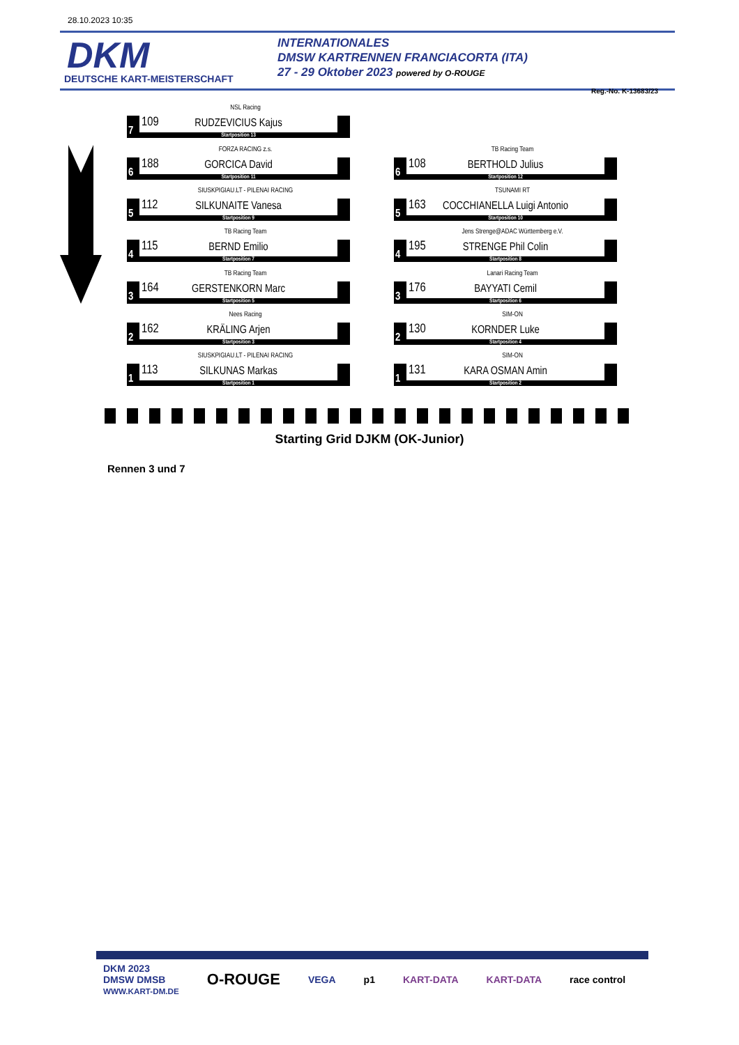28.10.2023 10:35
DKM
DEUTSCHE KART-MEISTERSCHAFT
INTERNATIONALES
DMSW KARTRENNEN FRANCIACORTA (ITA)
27 - 29 Oktober 2023 powered by O-ROUGE
Reg.-No. K-13683/23
NSL Racing
7
109
RUDZEVICIUS Kajus
Startposition 13
FORZA RACING z.s.
6
188
GORCICA David
Startposition 11
TB Racing Team
6
108
BERTHOLD Julius
Startposition 12
SIUSKPIGIAU.LT - PILENAI RACING
5
112
SILKUNAITE Vanesa
Startposition 9
TSUNAMI RT
5
163
COCCHIANELLA Luigi Antonio
Startposition 10
TB Racing Team
4
115
BERND Emilio
Startposition 7
Jens Strenge@ADAC Württemberg e.V.
4
195
STRENGE Phil Colin
Startposition 8
TB Racing Team
3
164
GERSTENKORN Marc
Startposition 5
Lanari Racing Team
3
176
BAYYATI Cemil
Startposition 6
Nees Racing
2
162
KRÄLING Arjen
Startposition 3
SIM-ON
2
130
KORNDER Luke
Startposition 4
SIUSKPIGIAU.LT - PILENAI RACING
1
113
SILKUNAS Markas
Startposition 1
SIM-ON
1
131
KARA OSMAN Amin
Startposition 2
Starting Grid DJKM (OK-Junior)
Rennen 3 und 7
DKM 2023
DMSW DMSB
WWW.KART-DM.DE O-ROUGE VEGA p1 KART-DATA KART-DATA race control